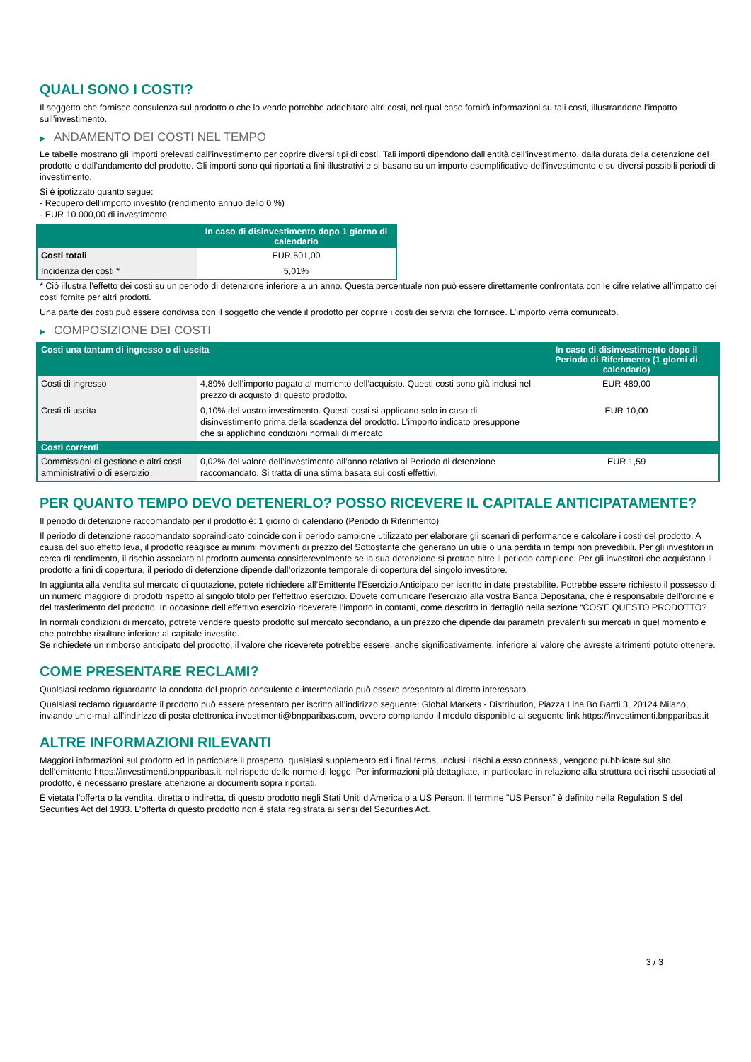QUALI SONO I COSTI?
Il soggetto che fornisce consulenza sul prodotto o che lo vende potrebbe addebitare altri costi, nel qual caso fornirà informazioni su tali costi, illustrandone l’impatto sull’investimento.
▶ ANDAMENTO DEI COSTI NEL TEMPO
Le tabelle mostrano gli importi prelevati dall’investimento per coprire diversi tipi di costi. Tali importi dipendono dall’entità dell’investimento, dalla durata della detenzione del prodotto e dall’andamento del prodotto. Gli importi sono qui riportati a fini illustrativi e si basano su un importo esemplificativo dell’investimento e su diversi possibili periodi di investimento.
Si è ipotizzato quanto segue:
- Recupero dell’importo investito (rendimento annuo dello 0 %)
- EUR 10.000,00 di investimento
| | In caso di disinvestimento dopo 1 giorno di calendario |
| --- | --- |
| Costi totali | EUR 501,00 |
| Incidenza dei costi * | 5,01% |
* Ciò illustra l’effetto dei costi su un periodo di detenzione inferiore a un anno. Questa percentuale non può essere direttamente confrontata con le cifre relative all’impatto dei costi fornite per altri prodotti.
Una parte dei costi può essere condivisa con il soggetto che vende il prodotto per coprire i costi dei servizi che fornisce. L’importo verrà comunicato.
▶ COMPOSIZIONE DEI COSTI
| Costi una tantum di ingresso o di uscita | | In caso di disinvestimento dopo il Periodo di Riferimento (1 giorni di calendario) |
| --- | --- | --- |
| Costi di ingresso | 4,89% dell’importo pagato al momento dell’acquisto. Questi costi sono già inclusi nel prezzo di acquisto di questo prodotto. | EUR 489,00 |
| Costi di uscita | 0,10% del vostro investimento. Questi costi si applicano solo in caso di disinvestimento prima della scadenza del prodotto. L’importo indicato presuppone che si applichino condizioni normali di mercato. | EUR 10,00 |
| Costi correnti | | |
| Commissioni di gestione e altri costi amministrativi o di esercizio | 0,02% del valore dell’investimento all’anno relativo al Periodo di detenzione raccomandato. Si tratta di una stima basata sui costi effettivi. | EUR 1,59 |
PER QUANTO TEMPO DEVO DETENERLO? POSSO RICEVERE IL CAPITALE ANTICIPATAMENTE?
Il periodo di detenzione raccomandato per il prodotto è: 1 giorno di calendario (Periodo di Riferimento)
Il periodo di detenzione raccomandato sopraindicato coincide con il periodo campione utilizzato per elaborare gli scenari di performance e calcolare i costi del prodotto. A causa del suo effetto leva, il prodotto reagisce ai minimi movimenti di prezzo del Sottostante che generano un utile o una perdita in tempi non prevedibili. Per gli investitori in cerca di rendimento, il rischio associato al prodotto aumenta considerevolmente se la sua detenzione si protrae oltre il periodo campione. Per gli investitori che acquistano il prodotto a fini di copertura, il periodo di detenzione dipende dall’orizzonte temporale di copertura del singolo investitore.
In aggiunta alla vendita sul mercato di quotazione, potete richiedere all’Emittente l’Esercizio Anticipato per iscritto in date prestabilite. Potrebbe essere richiesto il possesso di un numero maggiore di prodotti rispetto al singolo titolo per l’effettivo esercizio. Dovete comunicare l’esercizio alla vostra Banca Depositaria, che è responsabile dell’ordine e del trasferimento del prodotto. In occasione dell’effettivo esercizio riceverete l’importo in contanti, come descritto in dettaglio nella sezione “COS'È QUESTO PRODOTTO?
In normali condizioni di mercato, potrete vendere questo prodotto sul mercato secondario, a un prezzo che dipende dai parametri prevalenti sui mercati in quel momento e che potrebbe risultare inferiore al capitale investito.
Se richiedete un rimborso anticipato del prodotto, il valore che riceverete potrebbe essere, anche significativamente, inferiore al valore che avreste altrimenti potuto ottenere.
COME PRESENTARE RECLAMI?
Qualsiasi reclamo riguardante la condotta del proprio consulente o intermediario può essere presentato al diretto interessato.
Qualsiasi reclamo riguardante il prodotto può essere presentato per iscritto all’indirizzo seguente: Global Markets - Distribution, Piazza Lina Bo Bardi 3, 20124 Milano, inviando un’e-mail all’indirizzo di posta elettronica investimenti@bnpparibas.com, ovvero compilando il modulo disponibile al seguente link https://investimenti.bnpparibas.it
ALTRE INFORMAZIONI RILEVANTI
Maggiori informazioni sul prodotto ed in particolare il prospetto, qualsiasi supplemento ed i final terms, inclusi i rischi a esso connessi, vengono pubblicate sul sito dell’emittente https://investimenti.bnpparibas.it, nel rispetto delle norme di legge. Per informazioni più dettagliate, in particolare in relazione alla struttura dei rischi associati al prodotto, è necessario prestare attenzione ai documenti sopra riportati.
È vietata l'offerta o la vendita, diretta o indiretta, di questo prodotto negli Stati Uniti d'America o a US Person. Il termine "US Person" è definito nella Regulation S del Securities Act del 1933. L'offerta di questo prodotto non è stata registrata ai sensi del Securities Act.
3 / 3